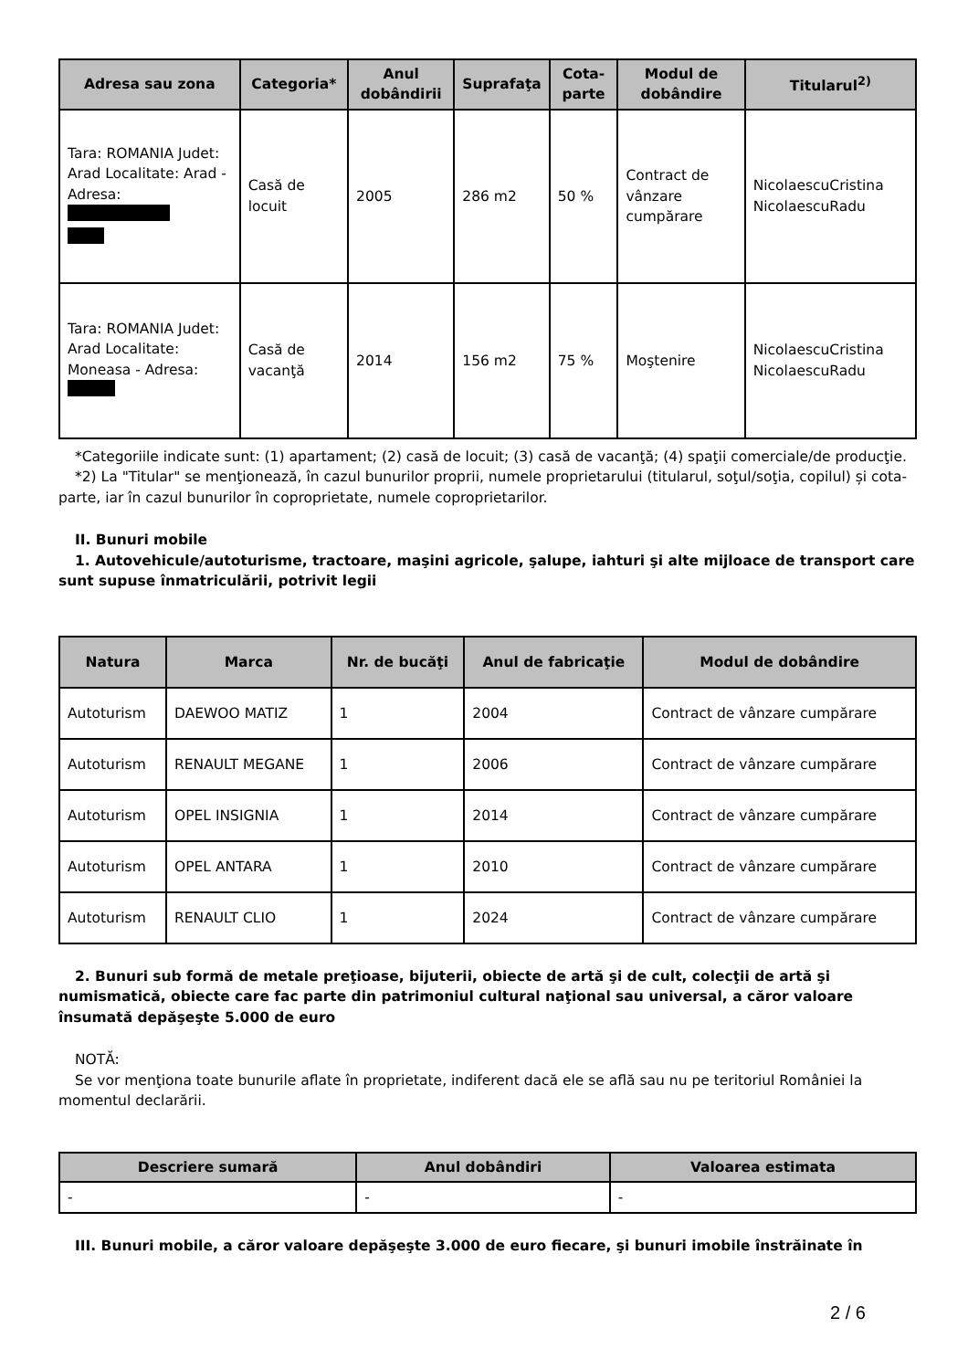| Adresa sau zona | Categoria* | Anul dobândirii | Suprafaţa | Cota-parte | Modul de dobândire | Titularul<sup>2)</sup> |
| --- | --- | --- | --- | --- | --- | --- |
| Tara: ROMANIA Judet: Arad Localitate: Arad - Adresa: | Casă de locuit | 2005 | 286 m2 | 50 % | Contract de vânzare cumpărare | NicolaescuCristina NicolaescuRadu |
| Tara: ROMANIA Judet: Arad Localitate: Moneasa - Adresa: | Casă de vacanţă | 2014 | 156 m2 | 75 % | Moştenire | NicolaescuCristina NicolaescuRadu |
*Categoriile indicate sunt: (1) apartament; (2) casă de locuit; (3) casă de vacanţă; (4) spaţii comerciale/de producţie.
*2) La "Titular" se menţionează, în cazul bunurilor proprii, numele proprietarului (titularul, soţul/soţia, copilul) și cota-parte, iar în cazul bunurilor în coproprietate, numele coproprietarilor.
II. Bunuri mobile
1. Autovehicule/autoturisme, tractoare, maşini agricole, şalupe, iahturi şi alte mijloace de transport care sunt supuse înmatriculării, potrivit legii
| Natura | Marca | Nr. de bucăţi | Anul de fabricaţie | Modul de dobândire |
| --- | --- | --- | --- | --- |
| Autoturism | DAEWOO MATIZ | 1 | 2004 | Contract de vânzare cumpărare |
| Autoturism | RENAULT MEGANE | 1 | 2006 | Contract de vânzare cumpărare |
| Autoturism | OPEL INSIGNIA | 1 | 2014 | Contract de vânzare cumpărare |
| Autoturism | OPEL ANTARA | 1 | 2010 | Contract de vânzare cumpărare |
| Autoturism | RENAULT CLIO | 1 | 2024 | Contract de vânzare cumpărare |
2. Bunuri sub formă de metale preţioase, bijuterii, obiecte de artă şi de cult, colecţii de artă şi numismatică, obiecte care fac parte din patrimoniul cultural naţional sau universal, a căror valoare însumată depăşeşte 5.000 de euro
NOTĂ:
Se vor menţiona toate bunurile aflate în proprietate, indiferent dacă ele se află sau nu pe teritoriul României la momentul declarării.
| Descriere sumară | Anul dobândiri | Valoarea estimata |
| --- | --- | --- |
| - | - | - |
III. Bunuri mobile, a căror valoare depăşeşte 3.000 de euro fiecare, şi bunuri imobile înstrăinate în
2 / 6